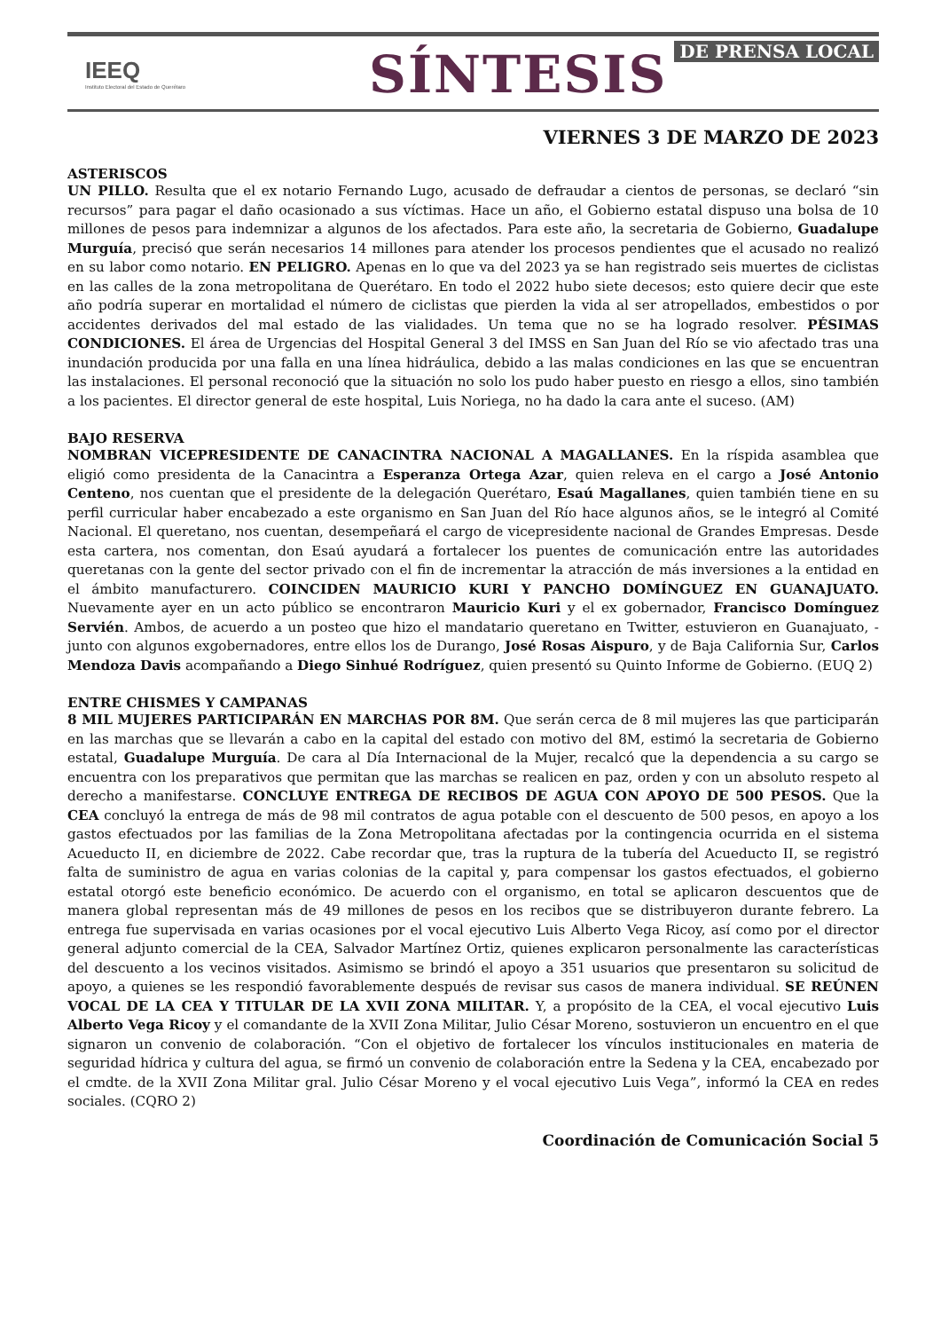IEEQ
Instituto Electoral del Estado de Querétaro
SÍNTESIS DE PRENSA LOCAL
VIERNES 3 DE MARZO DE 2023
ASTERISCOS
UN PILLO. Resulta que el ex notario Fernando Lugo, acusado de defraudar a cientos de personas, se declaró “sin recursos” para pagar el daño ocasionado a sus víctimas. Hace un año, el Gobierno estatal dispuso una bolsa de 10 millones de pesos para indemnizar a algunos de los afectados. Para este año, la secretaria de Gobierno, Guadalupe Murguía, precisó que serán necesarios 14 millones para atender los procesos pendientes que el acusado no realizó en su labor como notario. EN PELIGRO. Apenas en lo que va del 2023 ya se han registrado seis muertes de ciclistas en las calles de la zona metropolitana de Querétaro. En todo el 2022 hubo siete decesos; esto quiere decir que este año podría superar en mortalidad el número de ciclistas que pierden la vida al ser atropellados, embestidos o por accidentes derivados del mal estado de las vialidades. Un tema que no se ha logrado resolver. PÉSIMAS CONDICIONES. El área de Urgencias del Hospital General 3 del IMSS en San Juan del Río se vio afectado tras una inundación producida por una falla en una línea hidráulica, debido a las malas condiciones en las que se encuentran las instalaciones. El personal reconoció que la situación no solo los pudo haber puesto en riesgo a ellos, sino también a los pacientes. El director general de este hospital, Luis Noriega, no ha dado la cara ante el suceso. (AM)
BAJO RESERVA
NOMBRAN VICEPRESIDENTE DE CANACINTRA NACIONAL A MAGALLANES. En la ríspida asamblea que eligió como presidenta de la Canacintra a Esperanza Ortega Azar, quien releva en el cargo a José Antonio Centeno, nos cuentan que el presidente de la delegación Querétaro, Esaú Magallanes, quien también tiene en su perfil curricular haber encabezado a este organismo en San Juan del Río hace algunos años, se le integró al Comité Nacional. El queretano, nos cuentan, desempeñará el cargo de vicepresidente nacional de Grandes Empresas. Desde esta cartera, nos comentan, don Esaú ayudará a fortalecer los puentes de comunicación entre las autoridades queretanas con la gente del sector privado con el fin de incrementar la atracción de más inversiones a la entidad en el ámbito manufacturero. COINCIDEN MAURICIO KURI Y PANCHO DOMÍNGUEZ EN GUANAJUATO. Nuevamente ayer en un acto público se encontraron Mauricio Kuri y el ex gobernador, Francisco Domínguez Servién. Ambos, de acuerdo a un posteo que hizo el mandatario queretano en Twitter, estuvieron en Guanajuato, -junto con algunos exgobernadores, entre ellos los de Durango, José Rosas Aispuro, y de Baja California Sur, Carlos Mendoza Davis acompañando a Diego Sinhué Rodríguez, quien presentó su Quinto Informe de Gobierno. (EUQ 2)
ENTRE CHISMES Y CAMPANAS
8 MIL MUJERES PARTICIPARÁN EN MARCHAS POR 8M. Que serán cerca de 8 mil mujeres las que participarán en las marchas que se llevarán a cabo en la capital del estado con motivo del 8M, estimó la secretaria de Gobierno estatal, Guadalupe Murguía. De cara al Día Internacional de la Mujer, recalcó que la dependencia a su cargo se encuentra con los preparativos que permitan que las marchas se realicen en paz, orden y con un absoluto respeto al derecho a manifestarse. CONCLUYE ENTREGA DE RECIBOS DE AGUA CON APOYO DE 500 PESOS. Que la CEA concluyó la entrega de más de 98 mil contratos de agua potable con el descuento de 500 pesos, en apoyo a los gastos efectuados por las familias de la Zona Metropolitana afectadas por la contingencia ocurrida en el sistema Acueducto II, en diciembre de 2022. Cabe recordar que, tras la ruptura de la tubería del Acueducto II, se registró falta de suministro de agua en varias colonias de la capital y, para compensar los gastos efectuados, el gobierno estatal otorgó este beneficio económico. De acuerdo con el organismo, en total se aplicaron descuentos que de manera global representan más de 49 millones de pesos en los recibos que se distribuyeron durante febrero. La entrega fue supervisada en varias ocasiones por el vocal ejecutivo Luis Alberto Vega Ricoy, así como por el director general adjunto comercial de la CEA, Salvador Martínez Ortiz, quienes explicaron personalmente las características del descuento a los vecinos visitados. Asimismo se brindó el apoyo a 351 usuarios que presentaron su solicitud de apoyo, a quienes se les respondió favorablemente después de revisar sus casos de manera individual. SE REÚNEN VOCAL DE LA CEA Y TITULAR DE LA XVII ZONA MILITAR. Y, a propósito de la CEA, el vocal ejecutivo Luis Alberto Vega Ricoy y el comandante de la XVII Zona Militar, Julio César Moreno, sostuvieron un encuentro en el que signaron un convenio de colaboración. “Con el objetivo de fortalecer los vínculos institucionales en materia de seguridad hídrica y cultura del agua, se firmó un convenio de colaboración entre la Sedena y la CEA, encabezado por el cmdte. de la XVII Zona Militar gral. Julio César Moreno y el vocal ejecutivo Luis Vega”, informó la CEA en redes sociales. (CQRO 2)
Coordinación de Comunicación Social 5